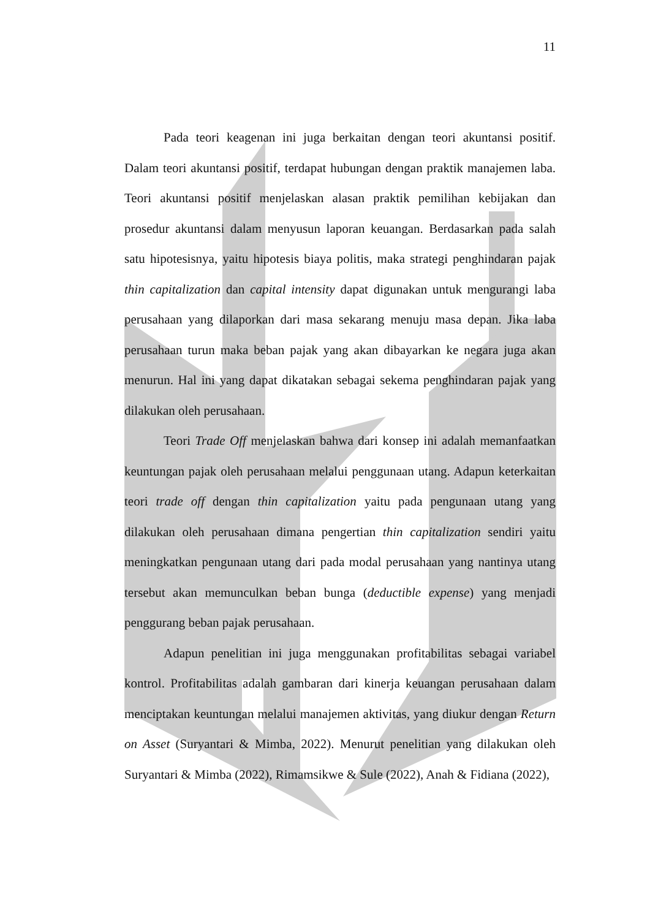11
Pada teori keagenan ini juga berkaitan dengan teori akuntansi positif. Dalam teori akuntansi positif, terdapat hubungan dengan praktik manajemen laba. Teori akuntansi positif menjelaskan alasan praktik pemilihan kebijakan dan prosedur akuntansi dalam menyusun laporan keuangan. Berdasarkan pada salah satu hipotesisnya, yaitu hipotesis biaya politis, maka strategi penghindaran pajak thin capitalization dan capital intensity dapat digunakan untuk mengurangi laba perusahaan yang dilaporkan dari masa sekarang menuju masa depan. Jika laba perusahaan turun maka beban pajak yang akan dibayarkan ke negara juga akan menurun. Hal ini yang dapat dikatakan sebagai sekema penghindaran pajak yang dilakukan oleh perusahaan.
Teori Trade Off menjelaskan bahwa dari konsep ini adalah memanfaatkan keuntungan pajak oleh perusahaan melalui penggunaan utang. Adapun keterkaitan teori trade off dengan thin capitalization yaitu pada pengunaan utang yang dilakukan oleh perusahaan dimana pengertian thin capitalization sendiri yaitu meningkatkan pengunaan utang dari pada modal perusahaan yang nantinya utang tersebut akan memunculkan beban bunga (deductible expense) yang menjadi penggurang beban pajak perusahaan.
Adapun penelitian ini juga menggunakan profitabilitas sebagai variabel kontrol. Profitabilitas adalah gambaran dari kinerja keuangan perusahaan dalam menciptakan keuntungan melalui manajemen aktivitas, yang diukur dengan Return on Asset (Suryantari & Mimba, 2022). Menurut penelitian yang dilakukan oleh Suryantari & Mimba (2022), Rimamsikwe & Sule (2022), Anah & Fidiana (2022),